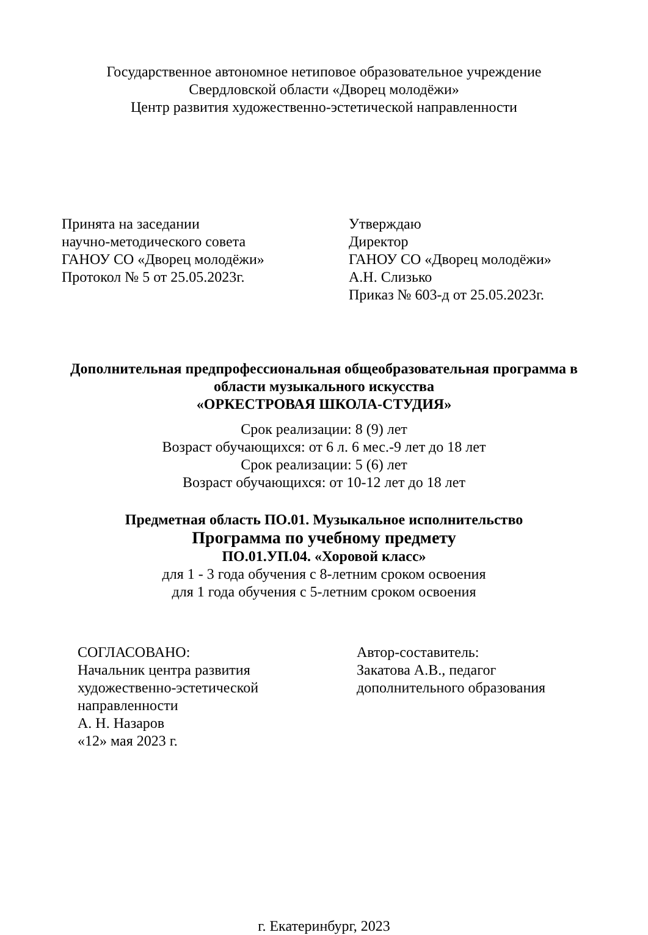Государственное автономное нетиповое образовательное учреждение
Свердловской области «Дворец молодёжи»
Центр развития художественно-эстетической направленности
Принята на заседании
научно-методического совета
ГАНОУ СО «Дворец молодёжи»
Протокол № 5 от 25.05.2023г.
Утверждаю
Директор
ГАНОУ СО «Дворец молодёжи»
А.Н. Слизько
Приказ № 603-д от 25.05.2023г.
Дополнительная предпрофессиональная общеобразовательная программа в
области музыкального искусства
«ОРКЕСТРОВАЯ ШКОЛА-СТУДИЯ»
Срок реализации: 8 (9) лет
Возраст обучающихся: от 6 л. 6 мес.-9 лет до 18 лет
Срок реализации: 5 (6) лет
Возраст обучающихся: от 10-12 лет до 18 лет
Предметная область ПО.01. Музыкальное исполнительство
Программа по учебному предмету
ПО.01.УП.04. «Хоровой класс»
для 1 - 3 года обучения с 8-летним сроком освоения
для 1 года обучения с 5-летним сроком освоения
СОГЛАСОВАНО:
Начальник центра развития
художественно-эстетической
направленности
А. Н. Назаров
«12» мая 2023 г.
Автор-составитель:
Закатова А.В., педагог
дополнительного образования
г. Екатеринбург, 2023